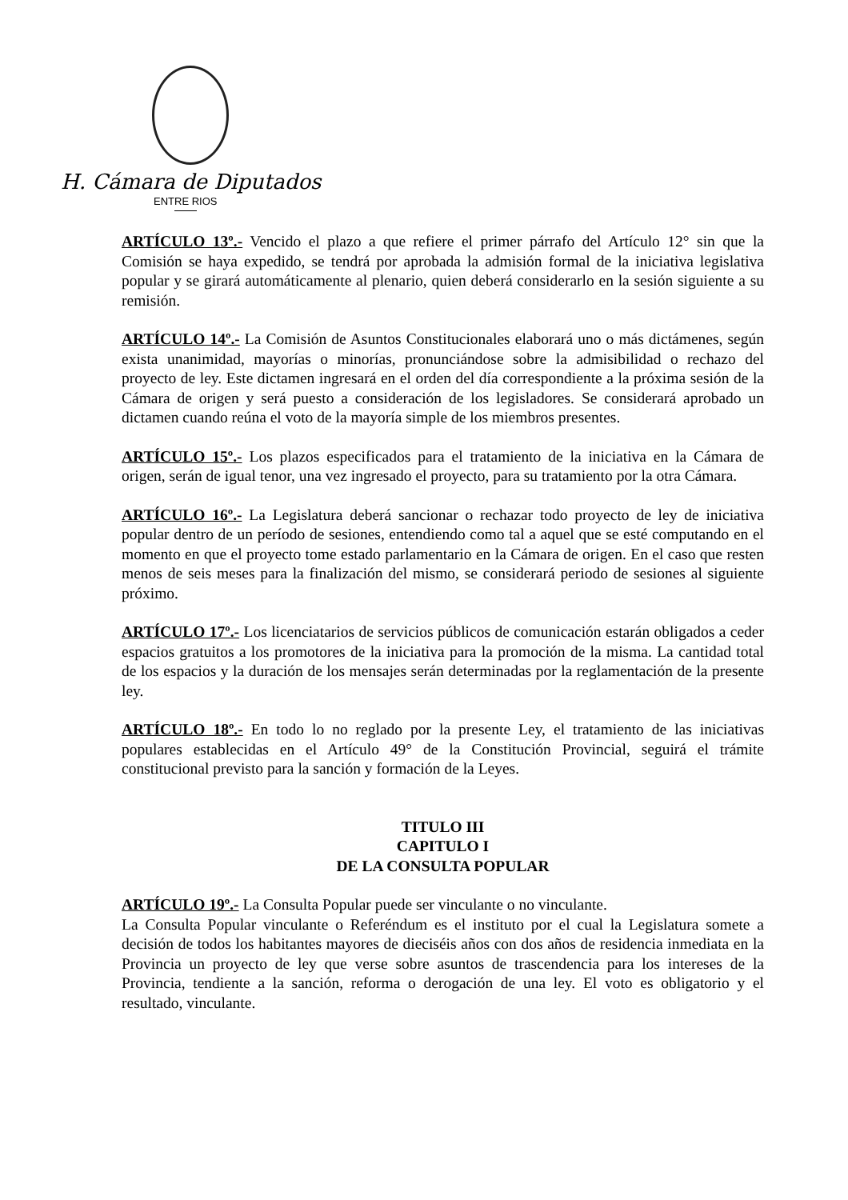H. Cámara de Diputados
ENTRE RIOS
ARTÍCULO 13º.- Vencido el plazo a que refiere el primer párrafo del Artículo 12° sin que la Comisión se haya expedido, se tendrá por aprobada la admisión formal de la iniciativa legislativa popular y se girará automáticamente al plenario, quien deberá considerarlo en la sesión siguiente a su remisión.
ARTÍCULO 14º.- La Comisión de Asuntos Constitucionales elaborará uno o más dictámenes, según exista unanimidad, mayorías o minorías, pronunciándose sobre la admisibilidad o rechazo del proyecto de ley. Este dictamen ingresará en el orden del día correspondiente a la próxima sesión de la Cámara de origen y será puesto a consideración de los legisladores. Se considerará aprobado un dictamen cuando reúna el voto de la mayoría simple de los miembros presentes.
ARTÍCULO 15º.- Los plazos especificados para el tratamiento de la iniciativa en la Cámara de origen, serán de igual tenor, una vez ingresado el proyecto, para su tratamiento por la otra Cámara.
ARTÍCULO 16º.- La Legislatura deberá sancionar o rechazar todo proyecto de ley de iniciativa popular dentro de un período de sesiones, entendiendo como tal a aquel que se esté computando en el momento en que el proyecto tome estado parlamentario en la Cámara de origen. En el caso que resten menos de seis meses para la finalización del mismo, se considerará periodo de sesiones al siguiente próximo.
ARTÍCULO 17º.- Los licenciatarios de servicios públicos de comunicación estarán obligados a ceder espacios gratuitos a los promotores de la iniciativa para la promoción de la misma. La cantidad total de los espacios y la duración de los mensajes serán determinadas por la reglamentación de la presente ley.
ARTÍCULO 18º.- En todo lo no reglado por la presente Ley, el tratamiento de las iniciativas populares establecidas en el Artículo 49° de la Constitución Provincial, seguirá el trámite constitucional previsto para la sanción y formación de la Leyes.
TITULO III
CAPITULO I
DE LA CONSULTA POPULAR
ARTÍCULO 19º.- La Consulta Popular puede ser vinculante o no vinculante.
La Consulta Popular vinculante o Referéndum es el instituto por el cual la Legislatura somete a decisión de todos los habitantes mayores de dieciséis años con dos años de residencia inmediata en la Provincia un proyecto de ley que verse sobre asuntos de trascendencia para los intereses de la Provincia, tendiente a la sanción, reforma o derogación de una ley. El voto es obligatorio y el resultado, vinculante.